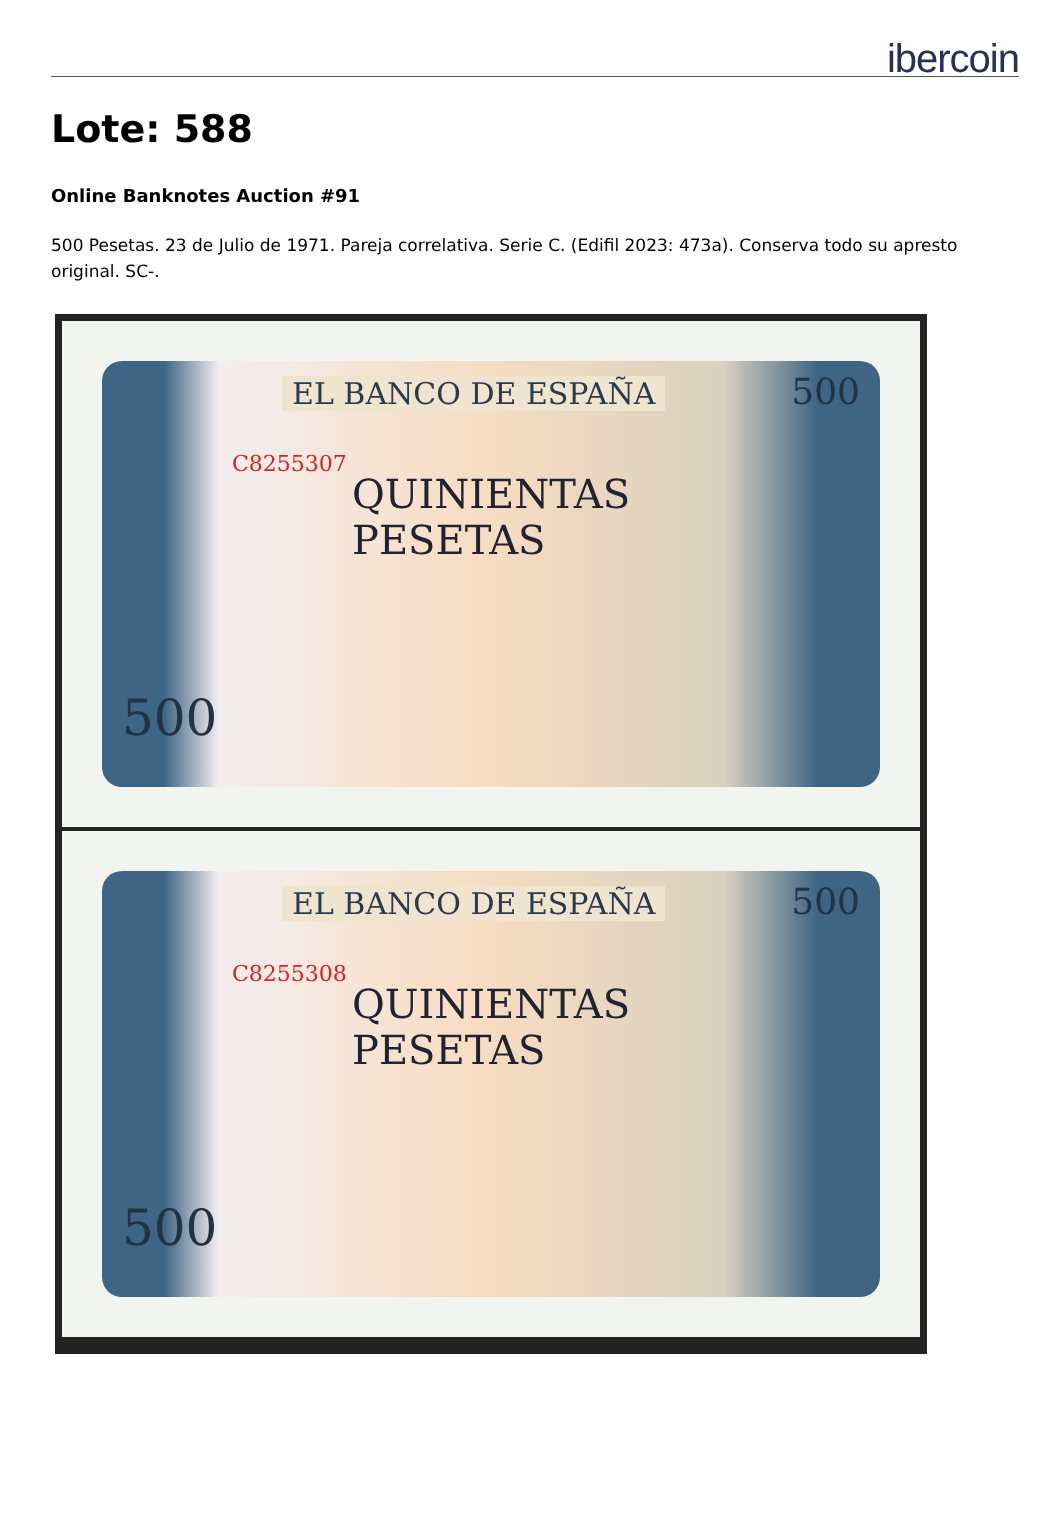ibercoin
Lote: 588
Online Banknotes Auction #91
500 Pesetas. 23 de Julio de 1971. Pareja correlativa. Serie C. (Edifil 2023: 473a). Conserva todo su apresto original. SC-.
EL BANCO DE ESPAÑA
C8255307
QUINIENTAS
PESETAS
500
500
EL BANCO DE ESPAÑA
C8255308
QUINIENTAS
PESETAS
500
500